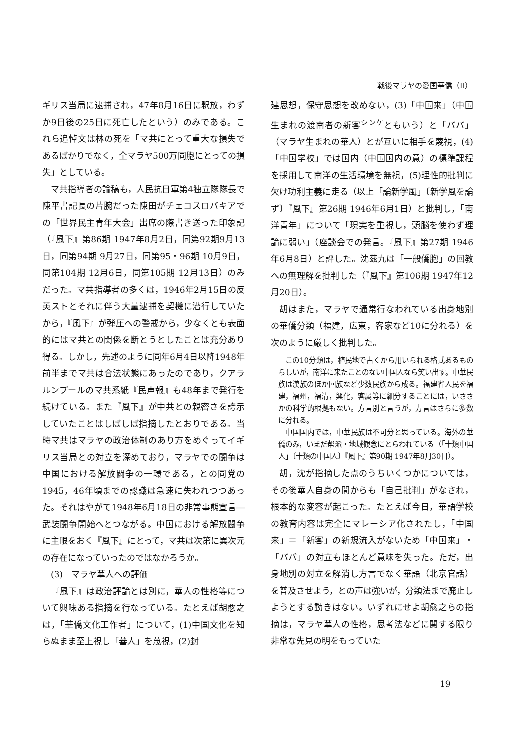戦後マラヤの愛国華僑（Ⅱ）
ギリス当局に逮捕され，47年8月16日に釈放，わずか9日後の25日に死亡したという）のみである。これら追悼文は林の死を「マ共にとって重大な損失であるばかりでなく，全マラヤ500万同胞にとっての損失」としている。
マ共指導者の論稿も，人民抗日軍第4独立隊隊長で陳平書記長の片腕だった陳田がチェコスロバキアでの「世界民主青年大会」出席の際書き送った印象記（『風下』第86期 1947年8月2日，同第92期9月13日，同第94期 9月27日，同第95・96期 10月9日，同第104期 12月6日，同第105期 12月13日）のみだった。マ共指導者の多くは，1946年2月15日の反英ストとそれに伴う大量逮捕を契機に潜行していたから，『風下』が弾圧への警戒から，少なくとも表面的にはマ共との関係を断とうとしたことは充分あり得る。しかし，先述のように同年6月4日以降1948年前半までマ共は合法状態にあったのであり，クアラルンプールのマ共系紙『民声報』も48年まで発行を続けている。また『風下』が中共との親密さを誇示していたことはしばしば指摘したとおりである。当時マ共はマラヤの政治体制のあり方をめぐってイギリス当局との対立を深めており，マラヤでの闘争は中国における解放闘争の一環である，との同党の1945，46年頃までの認識は急速に失われつつあった。それはやがて1948年6月18日の非常事態宣言―武装闘争開始へとつながる。中国における解放闘争に主眼をおく『風下』にとって，マ共は次第に異次元の存在になっていったのではなかろうか。
(3)　マラヤ華人への評価
『風下』は政治評論とは別に，華人の性格等について興味ある指摘を行なっている。たとえば胡愈之は，「華僑文化工作者」について，(1)中国文化を知らぬまま至上視し「蕃人」を蔑視，(2)封
建思想，保守思想を改めない，(3)「中国来」（中国生まれの渡南者の新客<sup>シンケ</sup>ともいう）と「ババ」（マラヤ生まれの華人）とが互いに相手を蔑視，(4)「中国学校」では国内（中国国内の意）の標準課程を採用して南洋の生活環境を無視，(5)理性的批判に欠け功利主義に走る（以上「論新学風」〔新学風を論ず〕『風下』第26期 1946年6月1日）と批判し，「南洋青年」について「現実を重視し，頭脳を使わず理論に弱い」（座談会での発言。『風下』第27期 1946年6月8日）と評した。沈茲九は「一般僑胞」の回教への無理解を批判した（『風下』第106期 1947年12月20日）。
胡はまた，マラヤで通常行なわれている出身地別の華僑分類（福建，広東，客家など10に分れる）を次のように厳しく批判した。
この10分類は，植民地で古くから用いられる格式あるものらしいが，南洋に来たことのない中国人なら笑い出す。中華民族は漢族のほか回族など少数民族から成る。福建省人民を福建，福州，福清，興化，客属等に細分することには，いささかの科学的根拠もない。方言別と言うが，方言はさらに多数に分れる。
中国国内では，中華民族は不可分と思っている。海外の華僑のみ，いまだ帮派・地域観念にとらわれている（「十類中国人」〔十類の中国人〕『風下』第90期 1947年8月30日）。
胡，沈が指摘した点のうちいくつかについては，その後華人自身の間からも「自己批判」がなされ，根本的な変容が起こった。たとえば今日，華語学校の教育内容は完全にマレーシア化されたし，「中国来」＝「新客」の新規流入がないため「中国来」・「ババ」の対立もほとんど意味を失った。ただ，出身地別の対立を解消し方言でなく華語（北京官話）を普及させよう，との声は強いが，分類法まで廃止しようとする動きはない。いずれにせよ胡愈之らの指摘は，マラヤ華人の性格，思考法などに関する限り非常な先見の明をもっていた
19